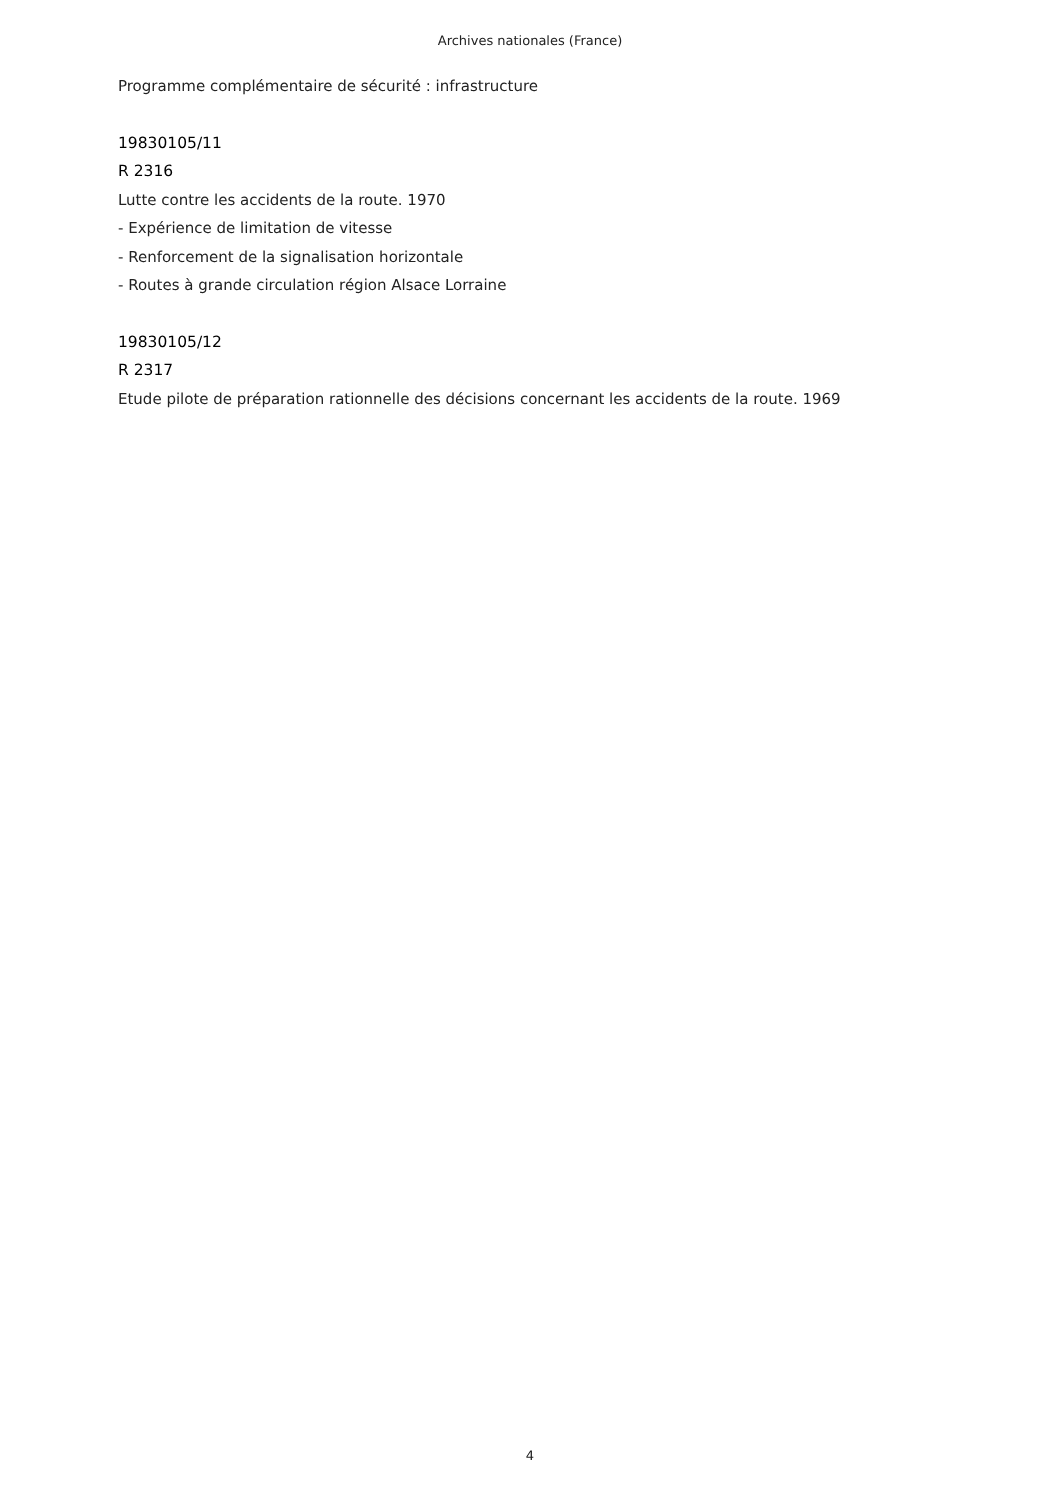Archives nationales (France)
Programme complémentaire de sécurité : infrastructure
19830105/11
R 2316
Lutte contre les accidents de la route. 1970
- Expérience de limitation de vitesse
- Renforcement de la signalisation horizontale
- Routes à grande circulation région Alsace Lorraine
19830105/12
R 2317
Etude pilote de préparation rationnelle des décisions concernant les accidents de la route. 1969
4